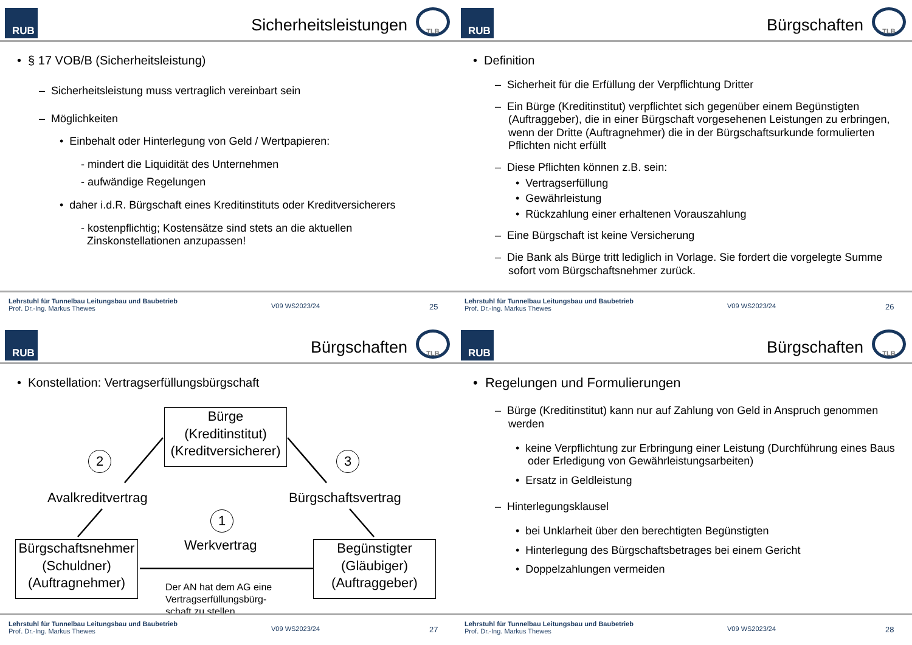RUB
Sicherheitsleistungen
TLB
• § 17 VOB/B (Sicherheitsleistung)
– Sicherheitsleistung muss vertraglich vereinbart sein
– Möglichkeiten
• Einbehalt oder Hinterlegung von Geld / Wertpapieren:
- mindert die Liquidität des Unternehmen
- aufwändige Regelungen
• daher i.d.R. Bürgschaft eines Kreditinstituts oder Kreditversicherers
- kostenpflichtig; Kostensätze sind stets an die aktuellen
Zinskonstellationen anzupassen!
Lehrstuhl für Tunnelbau Leitungsbau und Baubetrieb
Prof. Dr.-Ing. Markus Thewes
V09 WS2023/24
25
RUB
Bürgschaften
TLB
• Definition
– Sicherheit für die Erfüllung der Verpflichtung Dritter
– Ein Bürge (Kreditinstitut) verpflichtet sich gegenüber einem Begünstigten (Auftraggeber), die in einer Bürgschaft vorgesehenen Leistungen zu erbringen, wenn der Dritte (Auftragnehmer) die in der Bürgschaftsurkunde formulierten Pflichten nicht erfüllt
– Diese Pflichten können z.B. sein:
• Vertragserfüllung
• Gewährleistung
• Rückzahlung einer erhaltenen Vorauszahlung
– Eine Bürgschaft ist keine Versicherung
– Die Bank als Bürge tritt lediglich in Vorlage. Sie fordert die vorgelegte Summe sofort vom Bürgschaftsnehmer zurück.
Lehrstuhl für Tunnelbau Leitungsbau und Baubetrieb
Prof. Dr.-Ing. Markus Thewes
V09 WS2023/24
26
RUB
Bürgschaften
TLB
• Konstellation: Vertragserfüllungsbürgschaft
Bürge
(Kreditinstitut)
(Kreditversicherer)
2 3
1
Avalkreditvertrag Bürgschaftsvertrag
Werkvertrag
Bürgschaftsnehmer
(Schuldner)
(Auftragnehmer)
Begünstigter
(Gläubiger)
(Auftraggeber)
Der AN hat dem AG eine
Vertragserfüllungsbürg-
schaft zu stellen
Lehrstuhl für Tunnelbau Leitungsbau und Baubetrieb
Prof. Dr.-Ing. Markus Thewes
V09 WS2023/24
27
RUB
Bürgschaften
TLB
• Regelungen und Formulierungen
– Bürge (Kreditinstitut) kann nur auf Zahlung von Geld in Anspruch genommen werden
• keine Verpflichtung zur Erbringung einer Leistung (Durchführung eines Baus oder Erledigung von Gewährleistungsarbeiten)
• Ersatz in Geldleistung
– Hinterlegungsklausel
• bei Unklarheit über den berechtigten Begünstigten
• Hinterlegung des Bürgschaftsbetrages bei einem Gericht
• Doppelzahlungen vermeiden
Lehrstuhl für Tunnelbau Leitungsbau und Baubetrieb
Prof. Dr.-Ing. Markus Thewes
V09 WS2023/24
28